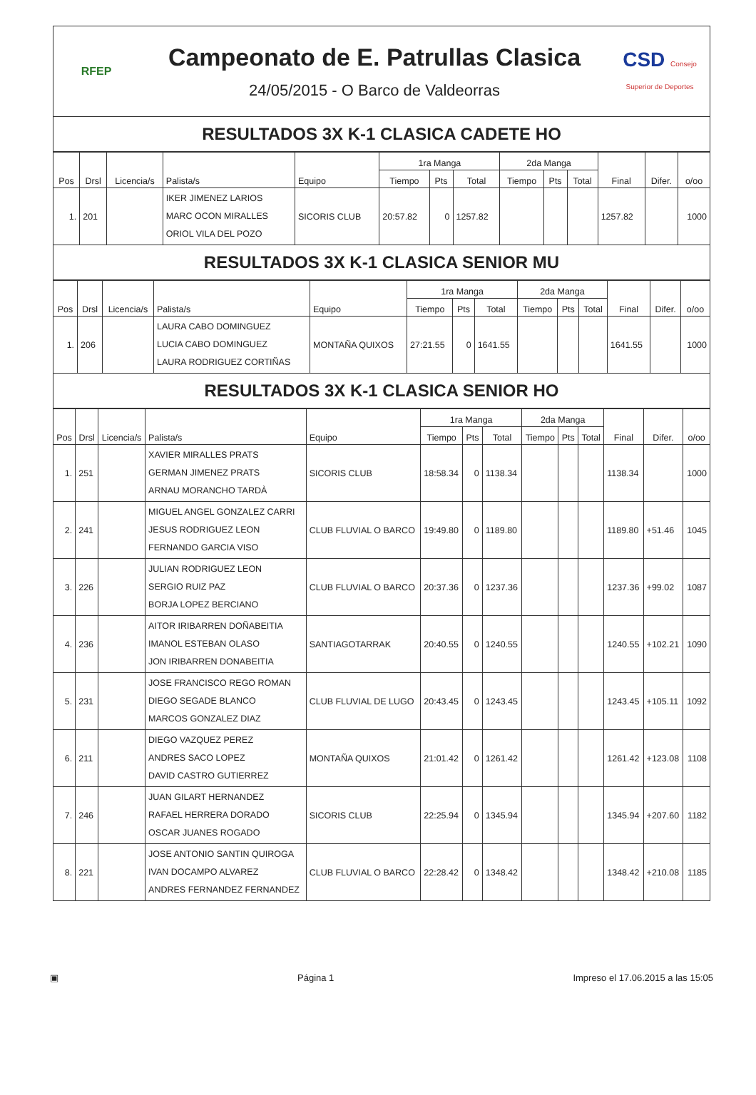RFEP
Campeonato de E. Patrullas Clasica
24/05/2015 - O Barco de Valdeorras
CSD Consejo Superior de Deportes
RESULTADOS 3X K-1 CLASICA CADETE HO
| Pos | Drsl | Licencia/s | Palista/s | Equipo | 1ra Manga | | | 2da Manga | | | Final | Difer. | o/oo |
| --- | --- | --- | --- | --- | --- | --- | --- | --- | --- | --- | --- | --- | --- |
| | | | | | Tiempo | Pts | Total | Tiempo | Pts | Total | | | |
| 1. | 201 | | IKER JIMENEZ LARIOS MARC OCON MIRALLES ORIOL VILA DEL POZO | SICORIS CLUB | 20:57.82 | 0 | 1257.82 | | | | 1257.82 | | 1000 |
RESULTADOS 3X K-1 CLASICA SENIOR MU
| Pos | Drsl | Licencia/s | Palista/s | Equipo | 1ra Manga | | | 2da Manga | | | Final | Difer. | o/oo |
| --- | --- | --- | --- | --- | --- | --- | --- | --- | --- | --- | --- | --- | --- |
| | | | | | Tiempo | Pts | Total | Tiempo | Pts | Total | | | |
| 1. | 206 | | LAURA CABO DOMINGUEZ LUCIA CABO DOMINGUEZ LAURA RODRIGUEZ CORTIÑAS | MONTAÑA QUIXOS | 27:21.55 | 0 | 1641.55 | | | | 1641.55 | | 1000 |
RESULTADOS 3X K-1 CLASICA SENIOR HO
| Pos | Drsl | Licencia/s | Palista/s | Equipo | 1ra Manga | | | 2da Manga | | | Final | Difer. | o/oo |
| --- | --- | --- | --- | --- | --- | --- | --- | --- | --- | --- | --- | --- | --- |
| | | | | | Tiempo | Pts | Total | Tiempo | Pts | Total | | | |
| 1. | 251 | | XAVIER MIRALLES PRATS GERMAN JIMENEZ PRATS ARNAU MORANCHO TARDÀ | SICORIS CLUB | 18:58.34 | 0 | 1138.34 | | | | 1138.34 | | 1000 |
| 2. | 241 | | MIGUEL ANGEL GONZALEZ CARRI JESUS RODRIGUEZ LEON FERNANDO GARCIA VISO | CLUB FLUVIAL O BARCO | 19:49.80 | 0 | 1189.80 | | | | 1189.80 | +51.46 | 1045 |
| 3. | 226 | | JULIAN RODRIGUEZ LEON SERGIO RUIZ PAZ BORJA LOPEZ BERCIANO | CLUB FLUVIAL O BARCO | 20:37.36 | 0 | 1237.36 | | | | 1237.36 | +99.02 | 1087 |
| 4. | 236 | | AITOR IRIBARREN DOÑABEITIA IMANOL ESTEBAN OLASO JON IRIBARREN DONABEITIA | SANTIAGOTARRAK | 20:40.55 | 0 | 1240.55 | | | | 1240.55 | +102.21 | 1090 |
| 5. | 231 | | JOSE FRANCISCO REGO ROMAN DIEGO SEGADE BLANCO MARCOS GONZALEZ DIAZ | CLUB FLUVIAL DE LUGO | 20:43.45 | 0 | 1243.45 | | | | 1243.45 | +105.11 | 1092 |
| 6. | 211 | | DIEGO VAZQUEZ PEREZ ANDRES SACO LOPEZ DAVID CASTRO GUTIERREZ | MONTAÑA QUIXOS | 21:01.42 | 0 | 1261.42 | | | | 1261.42 | +123.08 | 1108 |
| 7. | 246 | | JUAN GILART HERNANDEZ RAFAEL HERRERA DORADO OSCAR JUANES ROGADO | SICORIS CLUB | 22:25.94 | 0 | 1345.94 | | | | 1345.94 | +207.60 | 1182 |
| 8. | 221 | | JOSE ANTONIO SANTIN QUIROGA IVAN DOCAMPO ALVAREZ ANDRES FERNANDEZ FERNANDEZ | CLUB FLUVIAL O BARCO | 22:28.42 | 0 | 1348.42 | | | | 1348.42 | +210.08 | 1185 |
▣ Página 1 Impreso el 17.06.2015 a las 15:05